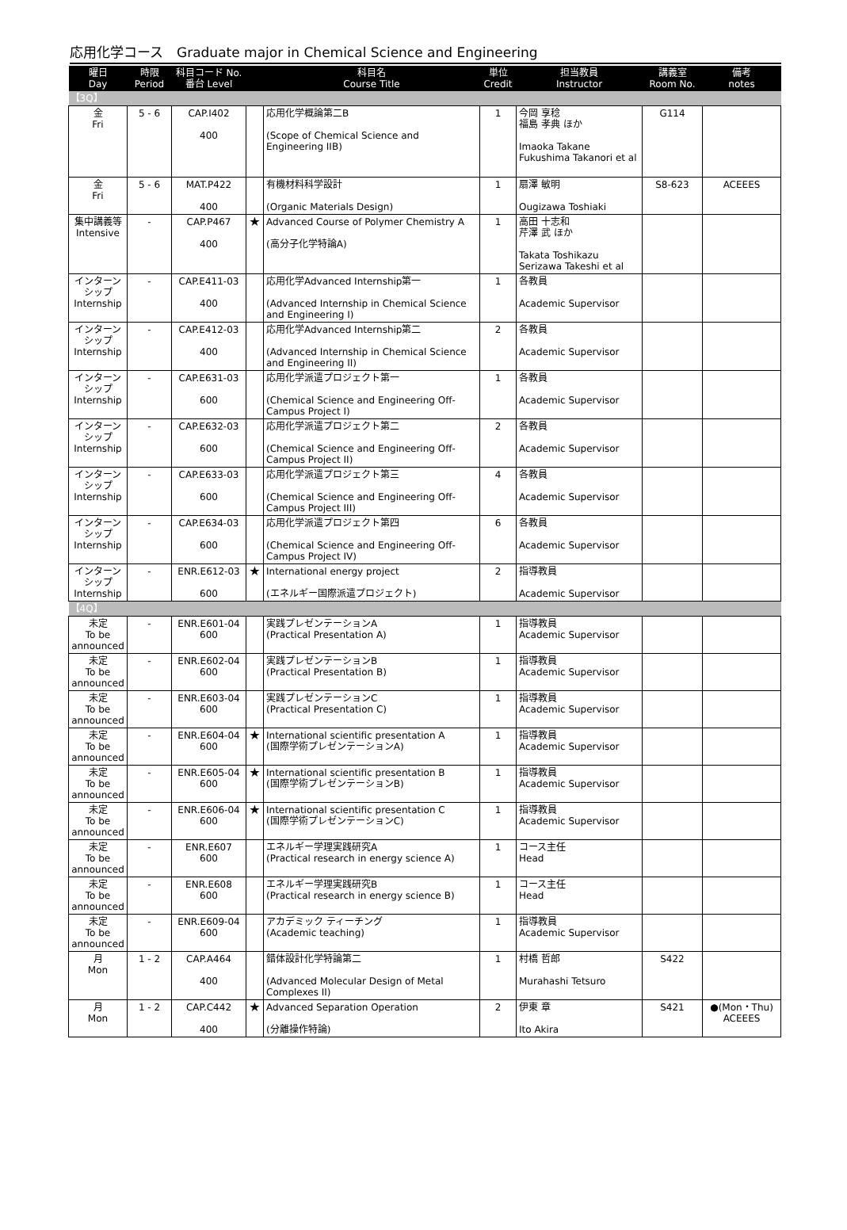応用化学コース　Graduate major in Chemical Science and Engineering
| 曜日 Day | 時限 Period | 科目コード No. 番台 Level | | 科目名 Course Title | 単位 Credit | 担当教員 Instructor | 講義室 Room No. | 備考 notes |
| --- | --- | --- | --- | --- | --- | --- | --- | --- |
| 【3Q】 | | | | | | | | |
| 金 Fri | 5 - 6 | CAP.I402 400 | | 応用化学概論第二B (Scope of Chemical Science and Engineering IIB) | 1 | 今岡 享稔 福島 孝典 ほか Imaoka Takane Fukushima Takanori et al | G114 | |
| 金 Fri | 5 - 6 | MAT.P422 400 | | 有機材料科学設計 (Organic Materials Design) | 1 | 扇澤 敏明 Ougizawa Toshiaki | S8-623 | ACEEES |
| 集中講義等 Intensive | - | CAP.P467 400 | ★ | Advanced Course of Polymer Chemistry A (高分子化学特論A) | 1 | 高田 十志和 芹澤 武 ほか Takata Toshikazu Serizawa Takeshi et al | | |
| インターンシップ Internship | - | CAP.E411-03 400 | | 応用化学Advanced Internship第一 (Advanced Internship in Chemical Science and Engineering I) | 1 | 各教員 Academic Supervisor | | |
| インターンシップ Internship | - | CAP.E412-03 400 | | 応用化学Advanced Internship第二 (Advanced Internship in Chemical Science and Engineering II) | 2 | 各教員 Academic Supervisor | | |
| インターンシップ Internship | - | CAP.E631-03 600 | | 応用化学派遣プロジェクト第一 (Chemical Science and Engineering Off-Campus Project I) | 1 | 各教員 Academic Supervisor | | |
| インターンシップ Internship | - | CAP.E632-03 600 | | 応用化学派遣プロジェクト第二 (Chemical Science and Engineering Off-Campus Project II) | 2 | 各教員 Academic Supervisor | | |
| インターンシップ Internship | - | CAP.E633-03 600 | | 応用化学派遣プロジェクト第三 (Chemical Science and Engineering Off-Campus Project III) | 4 | 各教員 Academic Supervisor | | |
| インターンシップ Internship | - | CAP.E634-03 600 | | 応用化学派遣プロジェクト第四 (Chemical Science and Engineering Off-Campus Project IV) | 6 | 各教員 Academic Supervisor | | |
| インターンシップ Internship | - | ENR.E612-03 600 | ★ | International energy project (エネルギー国際派遣プロジェクト) | 2 | 指導教員 Academic Supervisor | | |
| 【4Q】 | | | | | | | | |
| 未定 To be announced | - | ENR.E601-04 600 | | 実践プレゼンテーションA (Practical Presentation A) | 1 | 指導教員 Academic Supervisor | | |
| 未定 To be announced | - | ENR.E602-04 600 | | 実践プレゼンテーションB (Practical Presentation B) | 1 | 指導教員 Academic Supervisor | | |
| 未定 To be announced | - | ENR.E603-04 600 | | 実践プレゼンテーションC (Practical Presentation C) | 1 | 指導教員 Academic Supervisor | | |
| 未定 To be announced | - | ENR.E604-04 600 | ★ | International scientific presentation A (国際学術プレゼンテーションA) | 1 | 指導教員 Academic Supervisor | | |
| 未定 To be announced | - | ENR.E605-04 600 | ★ | International scientific presentation B (国際学術プレゼンテーションB) | 1 | 指導教員 Academic Supervisor | | |
| 未定 To be announced | - | ENR.E606-04 600 | ★ | International scientific presentation C (国際学術プレゼンテーションC) | 1 | 指導教員 Academic Supervisor | | |
| 未定 To be announced | - | ENR.E607 600 | | エネルギー学理実践研究A (Practical research in energy science A) | 1 | コース主任 Head | | |
| 未定 To be announced | - | ENR.E608 600 | | エネルギー学理実践研究B (Practical research in energy science B) | 1 | コース主任 Head | | |
| 未定 To be announced | - | ENR.E609-04 600 | | アカデミック ティーチング (Academic teaching) | 1 | 指導教員 Academic Supervisor | | |
| 月 Mon | 1 - 2 | CAP.A464 400 | | 錯体設計化学特論第二 (Advanced Molecular Design of Metal Complexes II) | 1 | 村橋 哲郎 Murahashi Tetsuro | S422 | |
| 月 Mon | 1 - 2 | CAP.C442 400 | ★ | Advanced Separation Operation (分離操作特論) | 2 | 伊東 章 Ito Akira | S421 | ●(Mon・Thu) ACEEES |